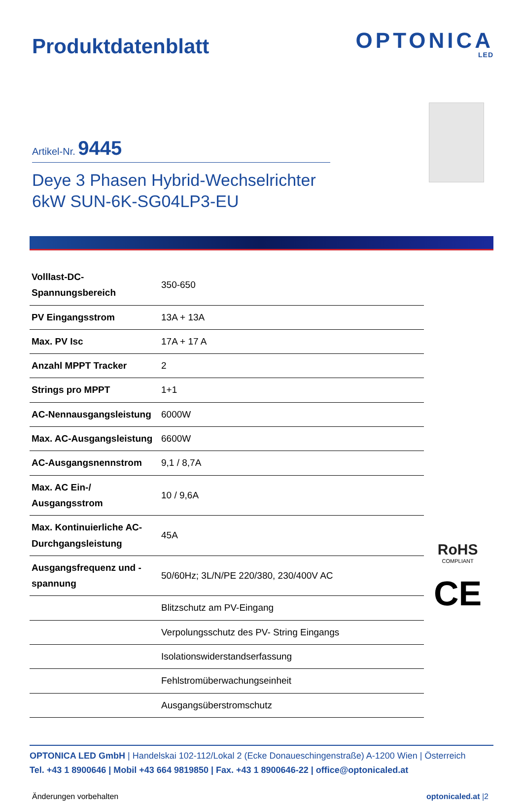Produktdatenblatt
OPTONICA
LED
Artikel-Nr. 9445
Deye 3 Phasen Hybrid-Wechselrichter
6kW SUN-6K-SG04LP3-EU
| Volllast-DC-Spannungsbereich | 350-650 |
| PV Eingangsstrom | 13A + 13A |
| Max. PV Isc | 17A + 17 A |
| Anzahl MPPT Tracker | 2 |
| Strings pro MPPT | 1+1 |
| AC-Nennausgangsleistung | 6000W |
| Max. AC-Ausgangsleistung | 6600W |
| AC-Ausgangsnennstrom | 9,1 / 8,7A |
| Max. AC Ein-/ Ausgangsstrom | 10 / 9,6A |
| Max. Kontinuierliche AC-Durchgangsleistung | 45A |
| Ausgangsfrequenz und -spannung | 50/60Hz; 3L/N/PE 220/380, 230/400V AC |
| | Blitzschutz am PV-Eingang |
| | Verpolungsschutz des PV- String Eingangs |
| | Isolationswiderstandserfassung |
| | Fehlstromüberwachungseinheit |
| | Ausgangsüberstromschutz |
RoHS
COMPLIANT
CE
OPTONICA LED GmbH | Handelskai 102-112/Lokal 2 (Ecke Donaueschingenstraße) A-1200 Wien | Österreich
Tel. +43 1 8900646 | Mobil +43 664 9819850 | Fax. +43 1 8900646-22 | office@optonicaled.at
Änderungen vorbehalten optonicaled.at |2